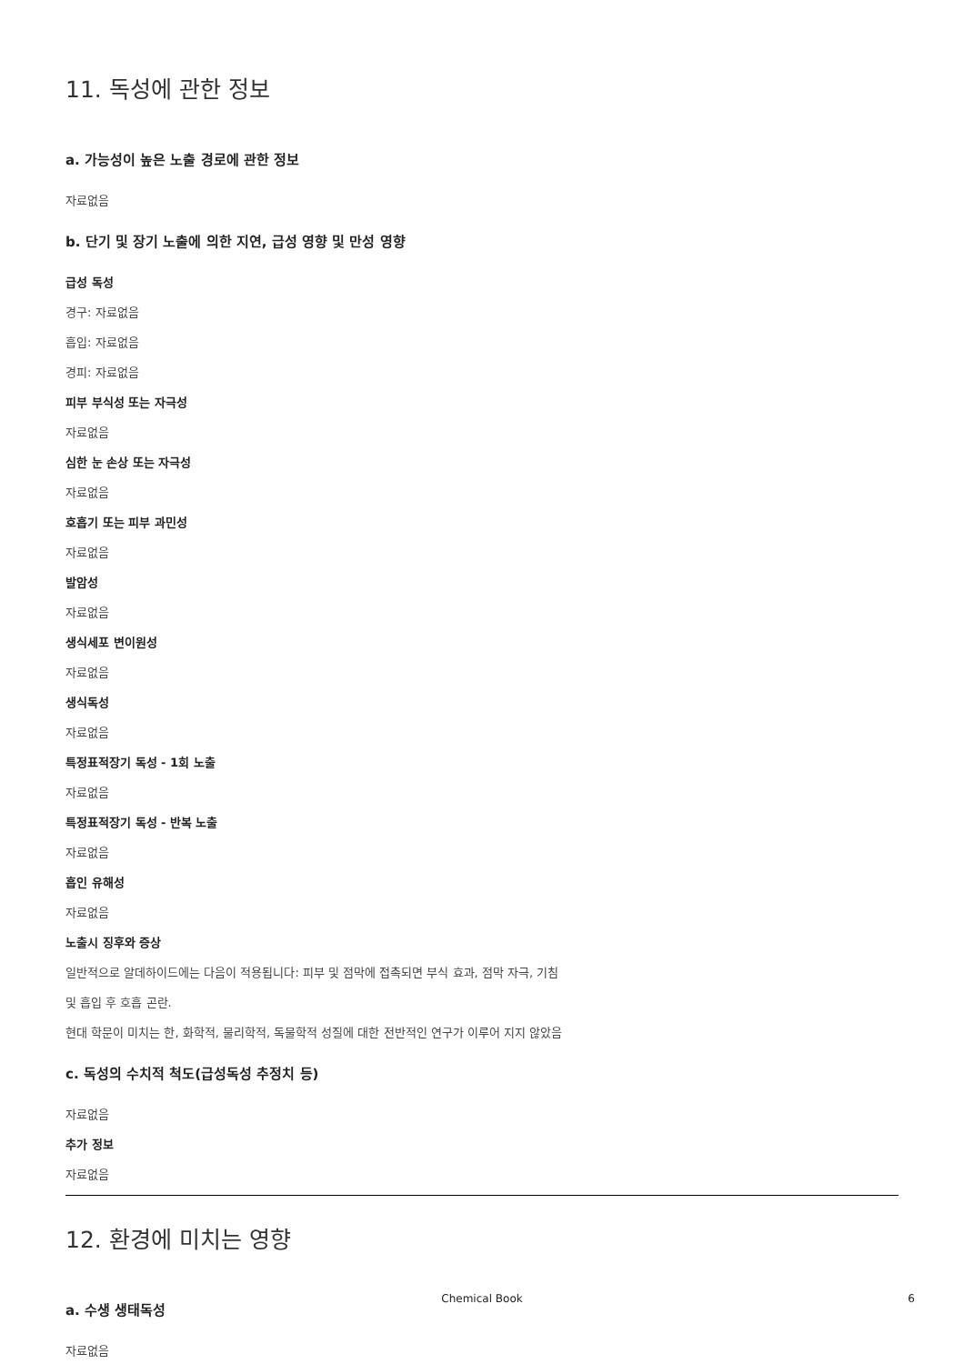11. 독성에 관한 정보
a. 가능성이 높은 노출 경로에 관한 정보
자료없음
b. 단기 및 장기 노출에 의한 지연, 급성 영향 및 만성 영향
급성 독성
경구: 자료없음
흡입: 자료없음
경피: 자료없음
피부 부식성 또는 자극성
자료없음
심한 눈 손상 또는 자극성
자료없음
호흡기 또는 피부 과민성
자료없음
발암성
자료없음
생식세포 변이원성
자료없음
생식독성
자료없음
특정표적장기 독성 - 1회 노출
자료없음
특정표적장기 독성 - 반복 노출
자료없음
흡인 유해성
자료없음
노출시 징후와 증상
일반적으로 알데하이드에는 다음이 적용됩니다: 피부 및 점막에 접촉되면 부식 효과, 점막 자극, 기침
및 흡입 후 호흡 곤란.
현대 학문이 미치는 한, 화학적, 물리학적, 독물학적 성질에 대한 전반적인 연구가 이루어 지지 않았음
c. 독성의 수치적 척도(급성독성 추정치 등)
자료없음
추가 정보
자료없음
12. 환경에 미치는 영향
a. 수생 생태독성
자료없음
Chemical Book
6